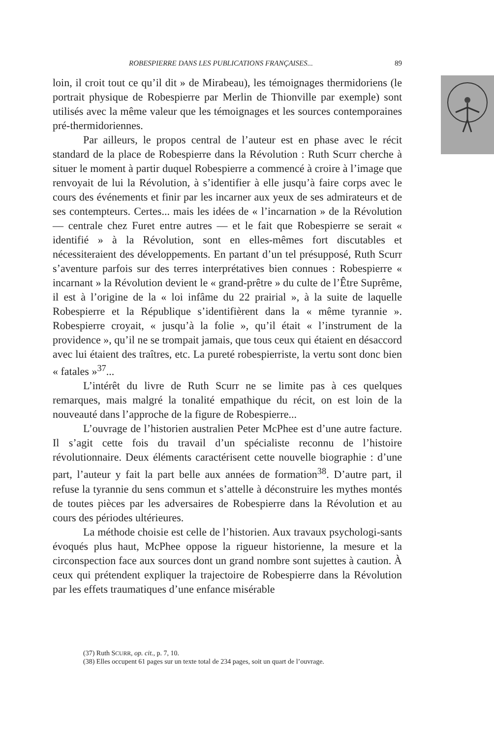ROBESPIERRE DANS LES PUBLICATIONS FRANÇAISES... 89
loin, il croit tout ce qu’il dit » de Mirabeau), les témoignages thermidoriens (le portrait physique de Robespierre par Merlin de Thionville par exemple) sont utilisés avec la même valeur que les témoignages et les sources contemporaines pré-thermidoriennes.
Par ailleurs, le propos central de l’auteur est en phase avec le récit standard de la place de Robespierre dans la Révolution : Ruth Scurr cherche à situer le moment à partir duquel Robespierre a commencé à croire à l’image que renvoyait de lui la Révolution, à s’identifier à elle jusqu’à faire corps avec le cours des événements et finir par les incarner aux yeux de ses admirateurs et de ses contempteurs. Certes... mais les idées de « l’incarnation » de la Révolution — centrale chez Furet entre autres — et le fait que Robespierre se serait « identifié » à la Révolution, sont en elles-mêmes fort discutables et nécessiteraient des développements. En partant d’un tel présupposé, Ruth Scurr s’aventure parfois sur des terres interprétatives bien connues : Robespierre « incarnant » la Révolution devient le « grand-prêtre » du culte de l’Être Suprême, il est à l’origine de la « loi infâme du 22 prairial », à la suite de laquelle Robespierre et la République s’identifièrent dans la « même tyrannie ». Robespierre croyait, « jusqu’à la folie », qu’il était « l’instrument de la providence », qu’il ne se trompait jamais, que tous ceux qui étaient en désaccord avec lui étaient des traîtres, etc. La pureté robespierriste, la vertu sont donc bien « fatales »<sup>37</sup>...
L’intérêt du livre de Ruth Scurr ne se limite pas à ces quelques remarques, mais malgré la tonalité empathique du récit, on est loin de la nouveauté dans l’approche de la figure de Robespierre...
L’ouvrage de l’historien australien Peter McPhee est d’une autre facture. Il s’agit cette fois du travail d’un spécialiste reconnu de l’histoire révolutionnaire. Deux éléments caractérisent cette nouvelle biographie : d’une part, l’auteur y fait la part belle aux années de formation<sup>38</sup>. D’autre part, il refuse la tyrannie du sens commun et s’attelle à déconstruire les mythes montés de toutes pièces par les adversaires de Robespierre dans la Révolution et au cours des périodes ultérieures.
La méthode choisie est celle de l’historien. Aux travaux psychologi-sants évoqués plus haut, McPhee oppose la rigueur historienne, la mesure et la circonspection face aux sources dont un grand nombre sont sujettes à caution. À ceux qui prétendent expliquer la trajectoire de Robespierre dans la Révolution par les effets traumatiques d’une enfance misérable
(37) Ruth SCURR, op. cit., p. 7, 10.
(38) Elles occupent 61 pages sur un texte total de 234 pages, soit un quart de l’ouvrage.